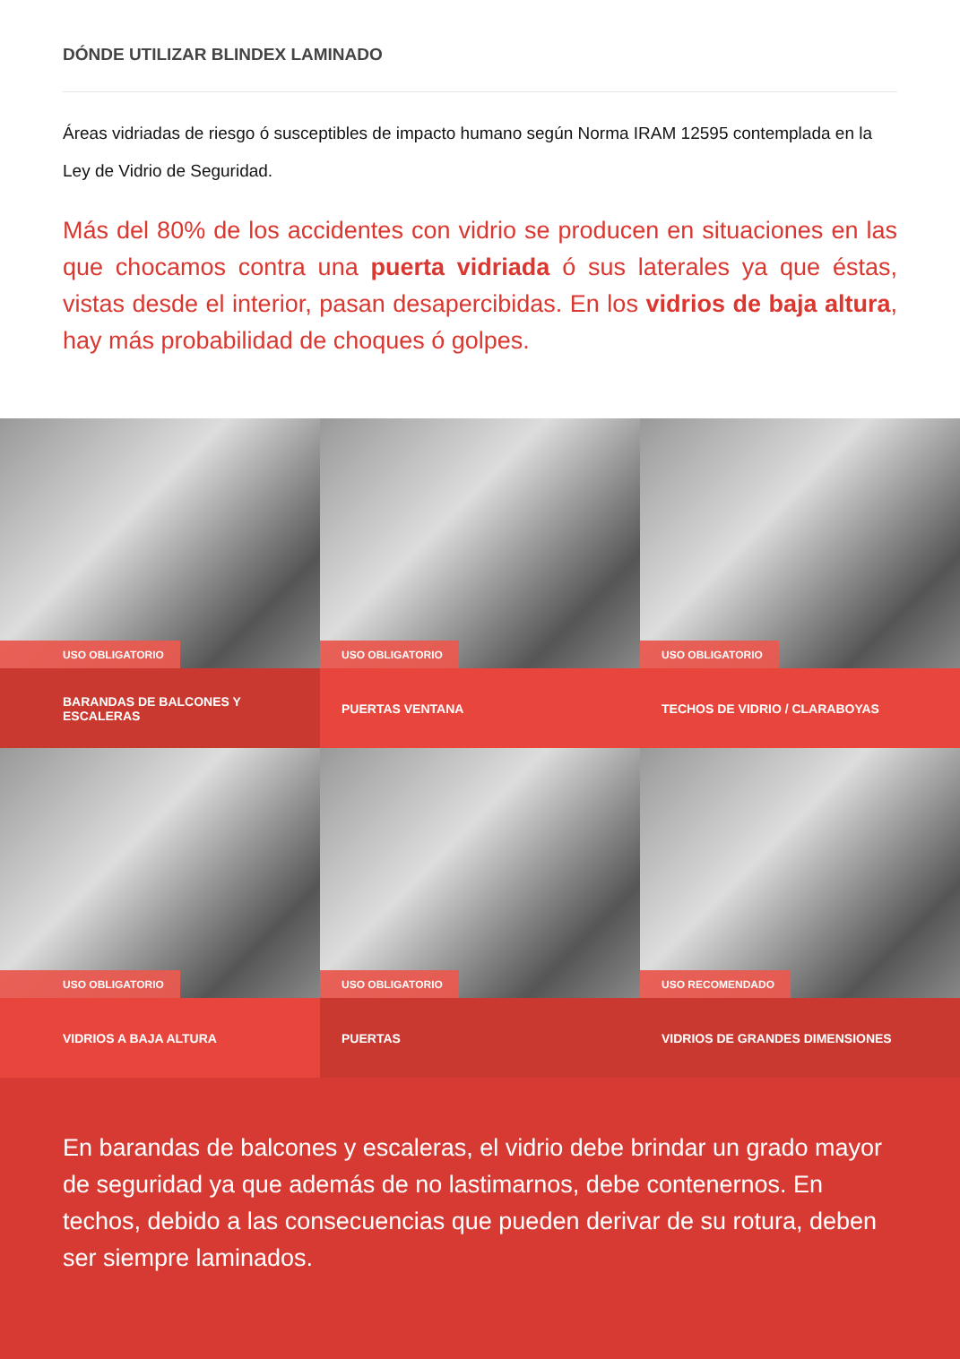DÓNDE UTILIZAR BLINDEX LAMINADO
Áreas vidriadas de riesgo ó susceptibles de impacto humano según Norma IRAM 12595 contemplada en la Ley de Vidrio de Seguridad.
Más del 80% de los accidentes con vidrio se producen en situaciones en las que chocamos contra una puerta vidriada ó sus laterales ya que éstas, vistas desde el interior, pasan desapercibidas. En los vidrios de baja altura, hay más probabilidad de choques ó golpes.
USO OBLIGATORIO
BARANDAS DE BALCONES Y ESCALERAS
USO OBLIGATORIO
PUERTAS VENTANA
USO OBLIGATORIO
TECHOS DE VIDRIO / CLARABOYAS
USO OBLIGATORIO
VIDRIOS A BAJA ALTURA
USO OBLIGATORIO
PUERTAS
USO RECOMENDADO
VIDRIOS DE GRANDES DIMENSIONES
En barandas de balcones y escaleras, el vidrio debe brindar un grado mayor de seguridad ya que además de no lastimarnos, debe contenernos. En techos, debido a las consecuencias que pueden derivar de su rotura, deben ser siempre laminados.